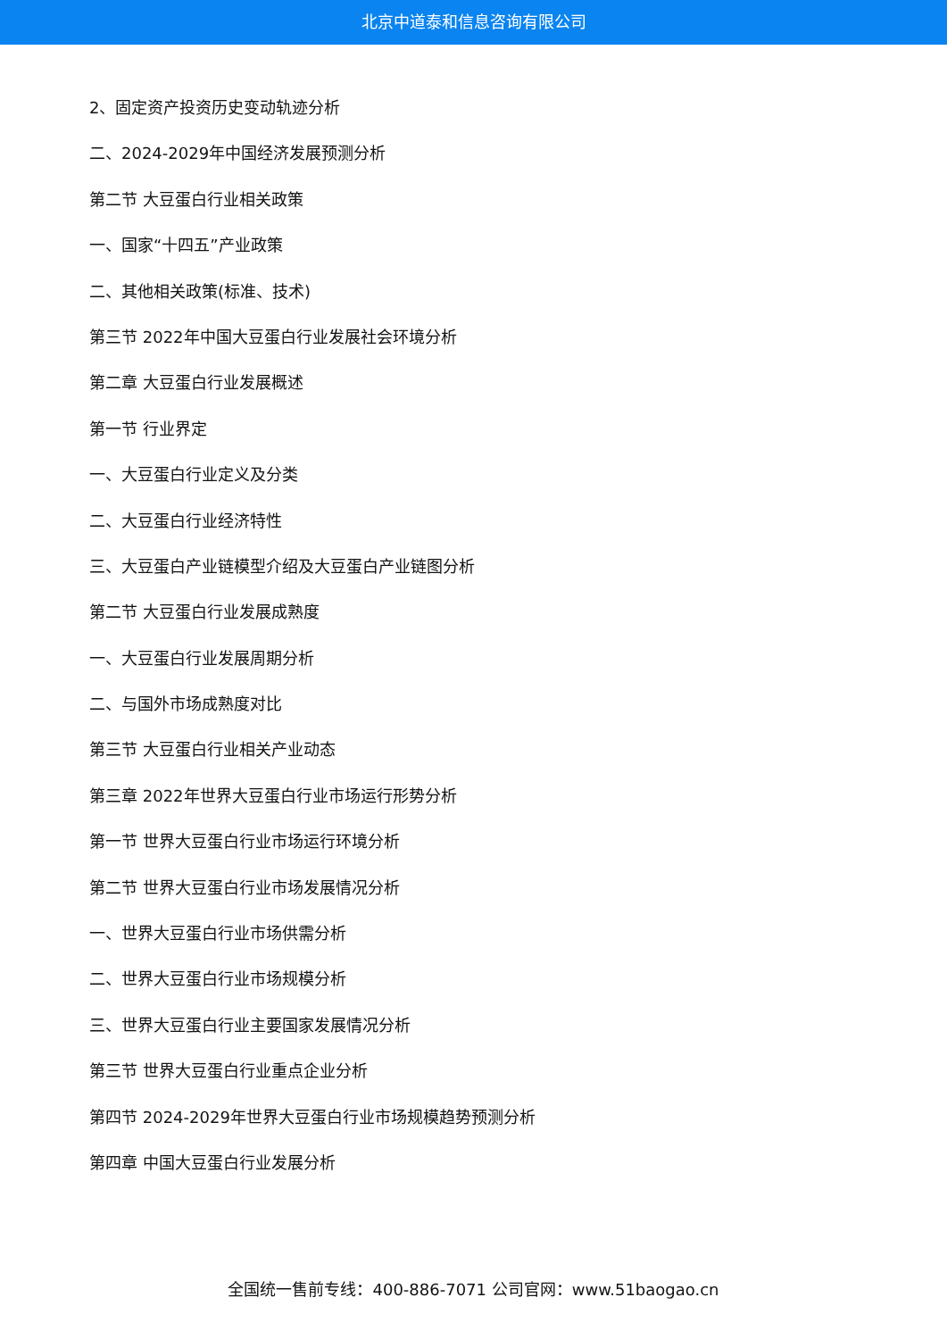北京中道泰和信息咨询有限公司
2、固定资产投资历史变动轨迹分析
二、2024-2029年中国经济发展预测分析
第二节 大豆蛋白行业相关政策
一、国家“十四五”产业政策
二、其他相关政策(标准、技术)
第三节 2022年中国大豆蛋白行业发展社会环境分析
第二章 大豆蛋白行业发展概述
第一节 行业界定
一、大豆蛋白行业定义及分类
二、大豆蛋白行业经济特性
三、大豆蛋白产业链模型介绍及大豆蛋白产业链图分析
第二节 大豆蛋白行业发展成熟度
一、大豆蛋白行业发展周期分析
二、与国外市场成熟度对比
第三节 大豆蛋白行业相关产业动态
第三章 2022年世界大豆蛋白行业市场运行形势分析
第一节 世界大豆蛋白行业市场运行环境分析
第二节 世界大豆蛋白行业市场发展情况分析
一、世界大豆蛋白行业市场供需分析
二、世界大豆蛋白行业市场规模分析
三、世界大豆蛋白行业主要国家发展情况分析
第三节 世界大豆蛋白行业重点企业分析
第四节 2024-2029年世界大豆蛋白行业市场规模趋势预测分析
第四章 中国大豆蛋白行业发展分析
全国统一售前专线：400-886-7071 公司官网：www.51baogao.cn